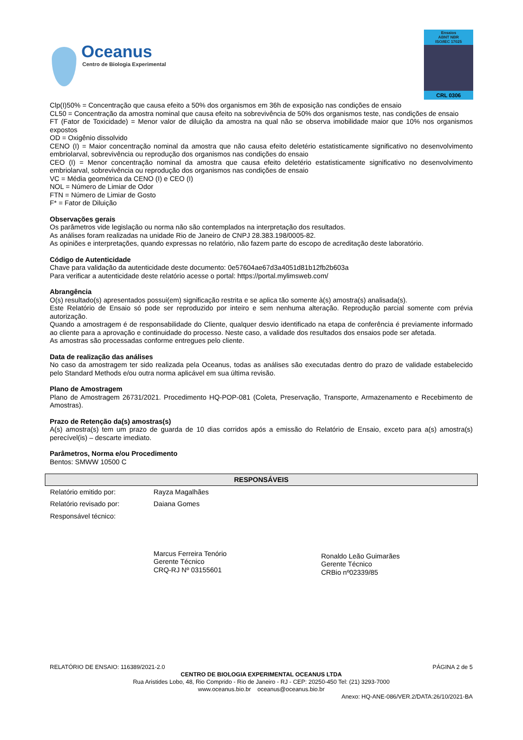Oceanus
Centro de Biologia Experimental
Ensaios
ABNT NBR
ISO/IEC 17025
CRL 0306
Clp(I)50% = Concentração que causa efeito a 50% dos organismos em 36h de exposição nas condições de ensaio
CL50 = Concentração da amostra nominal que causa efeito na sobrevivência de 50% dos organismos teste, nas condições de ensaio
FT (Fator de Toxicidade) = Menor valor de diluição da amostra na qual não se observa imobilidade maior que 10% nos organismos expostos
OD = Oxigênio dissolvido
CENO (I) = Maior concentração nominal da amostra que não causa efeito deletério estatisticamente significativo no desenvolvimento embriolarval, sobrevivência ou reprodução dos organismos nas condições do ensaio
CEO (I) = Menor concentração nominal da amostra que causa efeito deletério estatisticamente significativo no desenvolvimento embriolarval, sobrevivência ou reprodução dos organismos nas condições de ensaio
VC = Média geométrica da CENO (I) e CEO (I)
NOL = Número de Limiar de Odor
FTN = Número de Limiar de Gosto
F* = Fator de Diluição
Observações gerais
Os parâmetros vide legislação ou norma não são contemplados na interpretação dos resultados.
As análises foram realizadas na unidade Rio de Janeiro de CNPJ 28.383.198/0005-82.
As opiniões e interpretações, quando expressas no relatório, não fazem parte do escopo de acreditação deste laboratório.
Código de Autenticidade
Chave para validação da autenticidade deste documento: 0e57604ae67d3a4051d81b12fb2b603a
Para verificar a autenticidade deste relatório acesse o portal: https://portal.mylimsweb.com/
Abrangência
O(s) resultado(s) apresentados possui(em) significação restrita e se aplica tão somente à(s) amostra(s) analisada(s).
Este Relatório de Ensaio só pode ser reproduzido por inteiro e sem nenhuma alteração. Reprodução parcial somente com prévia autorização.
Quando a amostragem é de responsabilidade do Cliente, qualquer desvio identificado na etapa de conferência é previamente informado ao cliente para a aprovação e continuidade do processo. Neste caso, a validade dos resultados dos ensaios pode ser afetada.
As amostras são processadas conforme entregues pelo cliente.
Data de realização das análises
No caso da amostragem ter sido realizada pela Oceanus, todas as análises são executadas dentro do prazo de validade estabelecido pelo Standard Methods e/ou outra norma aplicável em sua última revisão.
Plano de Amostragem
Plano de Amostragem 26731/2021. Procedimento HQ-POP-081 (Coleta, Preservação, Transporte, Armazenamento e Recebimento de Amostras).
Prazo de Retenção da(s) amostras(s)
A(s) amostra(s) tem um prazo de guarda de 10 dias corridos após a emissão do Relatório de Ensaio, exceto para a(s) amostra(s) perecível(is) – descarte imediato.
Parâmetros, Norma e/ou Procedimento
Bentos: SMWW 10500 C
| RESPONSÁVEIS | | |
| --- | --- | --- |
| Relatório emitido por: | Rayza Magalhães | |
| Relatório revisado por: | Daiana Gomes | |
| Responsável técnico: | Marcus Ferreira Tenório Gerente Técnico CRQ-RJ Nº 03155601 | Ronaldo Leão Guimarães Gerente Técnico CRBio nº02339/85 |
RELATÓRIO DE ENSAIO: 116389/2021-2.0 PÁGINA 2 de 5
CENTRO DE BIOLOGIA EXPERIMENTAL OCEANUS LTDA
Rua Aristides Lobo, 48, Rio Comprido - Rio de Janeiro - RJ - CEP: 20250-450 Tel: (21) 3293-7000
www.oceanus.bio.br oceanus@oceanus.bio.br
Anexo: HQ-ANE-086/VER.2/DATA:26/10/2021-BA